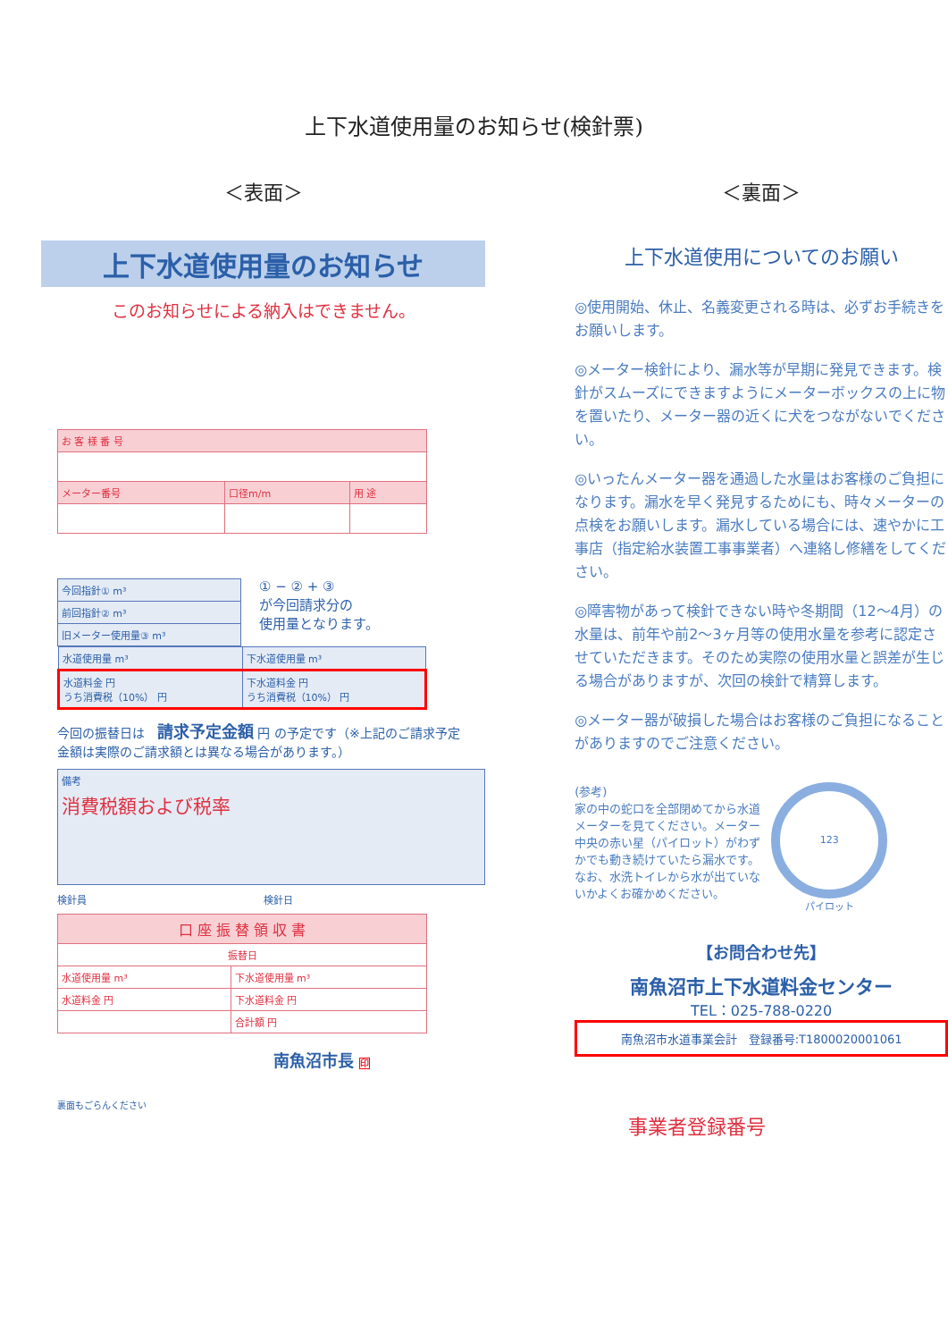上下水道使用量のお知らせ(検針票)
＜表面＞
上下水道使用量のお知らせ
このお知らせによる納入はできません。
| お 客 様 番 号 | | |
| メーター番号 | 口径m/m | 用 途 |
| 今回指針① m³ |
| 前回指針② m³ |
| 旧メーター使用量③ m³ |
① − ② + ③
が今回請求分の
使用量となります。
| 水道使用量 m³ | 下水道使用量 m³ |
| 水道料金 円 うち消費税（10%） 円 | 下水道料金 円 うち消費税（10%） 円 |
今回の振替日は　請求予定金額 円 の予定です（※上記のご請求予定金額は実際のご請求額とは異なる場合があります。）
備考
消費税額および税率
検針員　　　　　　　　　　　　　　　　　　検針日
| 口 座 振 替 領 収 書 | |
| 振替日 | |
| 水道使用量 m³ | 下水道使用量 m³ |
| 水道料金 円 | 下水道料金 円 |
| | 合計額 円 |
南魚沼市長 印
裏面もごらんください
＜裏面＞
上下水道使用についてのお願い
◎使用開始、休止、名義変更される時は、必ずお手続きをお願いします。
◎メーター検針により、漏水等が早期に発見できます。検針がスムーズにできますようにメーターボックスの上に物を置いたり、メーター器の近くに犬をつながないでください。
◎いったんメーター器を通過した水量はお客様のご負担になります。漏水を早く発見するためにも、時々メーターの点検をお願いします。漏水している場合には、速やかに工事店（指定給水装置工事事業者）へ連絡し修繕をしてください。
◎障害物があって検針できない時や冬期間（12〜4月）の水量は、前年や前2〜3ヶ月等の使用水量を参考に認定させていただきます。そのため実際の使用水量と誤差が生じる場合がありますが、次回の検針で精算します。
◎メーター器が破損した場合はお客様のご負担になることがありますのでご注意ください。
(参考)
家の中の蛇口を全部閉めてから水道メーターを見てください。メーター中央の赤い星（パイロット）がわずかでも動き続けていたら漏水です。なお、水洗トイレから水が出ていないかよくお確かめください。
123
パイロット
【お問合わせ先】
南魚沼市上下水道料金センター
TEL：025-788-0220
南魚沼市水道事業会計　登録番号:T1800020001061
事業者登録番号